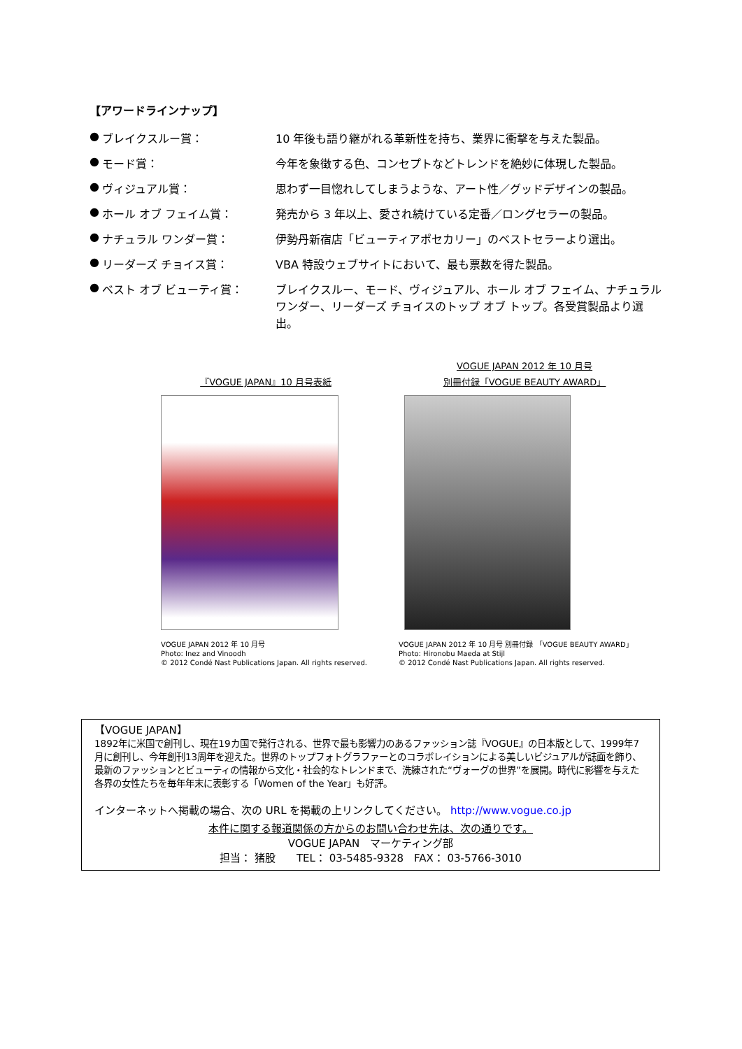【アワードラインナップ】
| ● | ブレイクスルー賞： | 10 年後も語り継がれる革新性を持ち、業界に衝撃を与えた製品。 |
| ● | モード賞： | 今年を象徴する色、コンセプトなどトレンドを絶妙に体現した製品。 |
| ● | ヴィジュアル賞： | 思わず一目惚れしてしまうような、アート性／グッドデザインの製品。 |
| ● | ホール オブ フェイム賞： | 発売から 3 年以上、愛され続けている定番／ロングセラーの製品。 |
| ● | ナチュラル ワンダー賞： | 伊勢丹新宿店「ビューティアポセカリー」のベストセラーより選出。 |
| ● | リーダーズ チョイス賞： | VBA 特設ウェブサイトにおいて、最も票数を得た製品。 |
| ● | ベスト オブ ビューティ賞： | ブレイクスルー、モード、ヴィジュアル、ホール オブ フェイム、ナチュラル ワンダー、リーダーズ チョイスのトップ オブ トップ。各受賞製品より選出。 |
『VOGUE JAPAN』10 月号表紙
VOGUE JAPAN 2012 年 10 月号
Photo: Inez and Vinoodh
© 2012 Condé Nast Publications Japan. All rights reserved.
VOGUE JAPAN 2012 年 10 月号
別冊付録「VOGUE BEAUTY AWARD」
VOGUE JAPAN 2012 年 10 月号 別冊付録 「VOGUE BEAUTY AWARD」
Photo: Hironobu Maeda at Stijl
© 2012 Condé Nast Publications Japan. All rights reserved.
【VOGUE JAPAN】
1892年に米国で創刊し、現在19カ国で発行される、世界で最も影響力のあるファッション誌『VOGUE』の日本版として、1999年7月に創刊し、今年創刊13周年を迎えた。世界のトップフォトグラファーとのコラボレイションによる美しいビジュアルが誌面を飾り、最新のファッションとビューティの情報から文化・社会的なトレンドまで、洗練された“ヴォーグの世界”を展開。時代に影響を与えた各界の女性たちを毎年年末に表彰する「Women of the Year」も好評。
インターネットへ掲載の場合、次の URL を掲載の上リンクしてください。 http://www.vogue.co.jp
本件に関する報道関係の方からのお問い合わせ先は、次の通りです。
VOGUE JAPAN　マーケティング部
担当： 猪股　　TEL： 03-5485-9328　FAX： 03-5766-3010